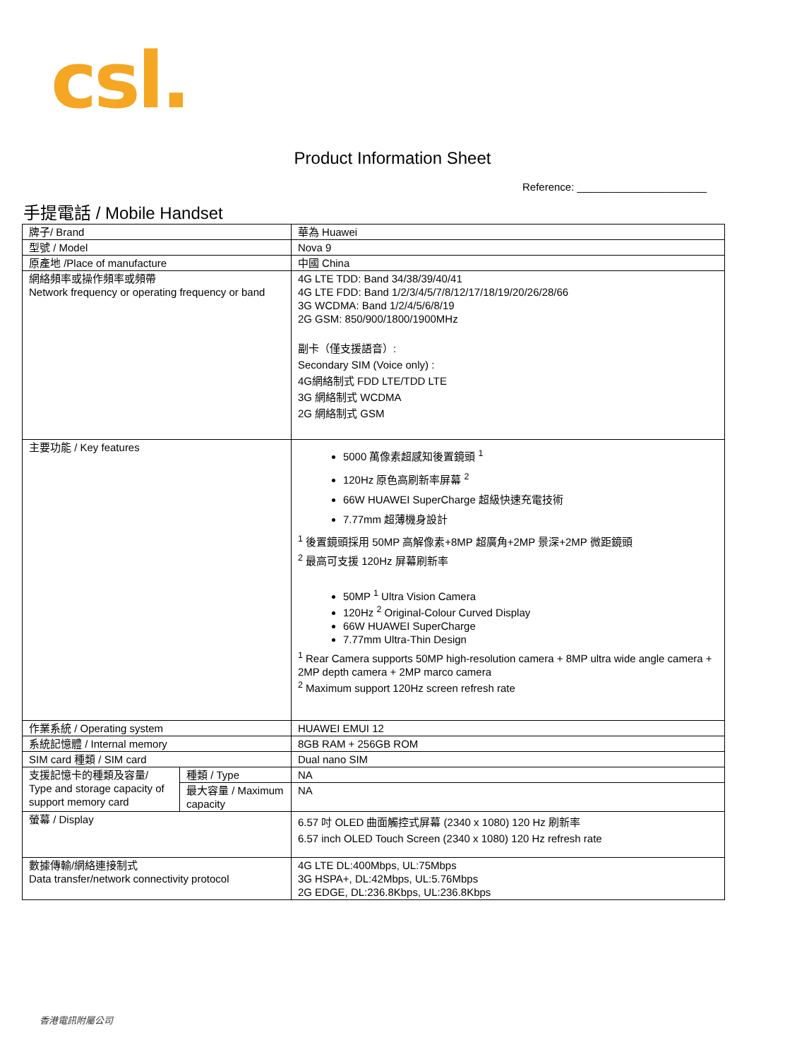csl.
Product Information Sheet
Reference: ______________________
手提電話 / Mobile Handset
| 牌子/ Brand | | 華為 Huawei |
| 型號 / Model | | Nova 9 |
| 原產地 /Place of manufacture | | 中國 China |
| 網絡頻率或操作頻率或頻帶 Network frequency or operating frequency or band | | 4G LTE TDD: Band 34/38/39/40/41 4G LTE FDD: Band 1/2/3/4/5/7/8/12/17/18/19/20/26/28/66 3G WCDMA: Band 1/2/4/5/6/8/19 2G GSM: 850/900/1800/1900MHz 副卡（僅支援語音）: Secondary SIM (Voice only) : 4G網絡制式 FDD LTE/TDD LTE 3G 網絡制式 WCDMA 2G 網絡制式 GSM |
| 主要功能 / Key features | | 5000 萬像素超感知後置鏡頭 <sup>1</sup> 120Hz 原色高刷新率屏幕 <sup>2</sup> 66W HUAWEI SuperCharge 超級快速充電技術 7.77mm 超薄機身設計 <sup>1</sup> 後置鏡頭採用 50MP 高解像素+8MP 超廣角+2MP 景深+2MP 微距鏡頭 <sup>2</sup> 最高可支援 120Hz 屏幕刷新率 50MP <sup>1</sup> Ultra Vision Camera 120Hz <sup>2</sup> Original-Colour Curved Display 66W HUAWEI SuperCharge 7.77mm Ultra-Thin Design <sup>1</sup> Rear Camera supports 50MP high-resolution camera + 8MP ultra wide angle camera + 2MP depth camera + 2MP marco camera <sup>2</sup> Maximum support 120Hz screen refresh rate |
| 作業系統 / Operating system | | HUAWEI EMUI 12 |
| 系統記憶體 / Internal memory | | 8GB RAM + 256GB ROM |
| SIM card 種類 / SIM card | | Dual nano SIM |
| 支援記憶卡的種類及容量/ Type and storage capacity of support memory card | 種類 / Type | NA |
| | 最大容量 / Maximum capacity | NA |
| 螢幕 / Display | | 6.57 吋 OLED 曲面觸控式屏幕 (2340 x 1080) 120 Hz 刷新率 6.57 inch OLED Touch Screen (2340 x 1080) 120 Hz refresh rate |
| 數據傳輸/網絡連接制式 Data transfer/network connectivity protocol | | 4G LTE DL:400Mbps, UL:75Mbps 3G HSPA+, DL:42Mbps, UL:5.76Mbps 2G EDGE, DL:236.8Kbps, UL:236.8Kbps |
香港電訊附屬公司